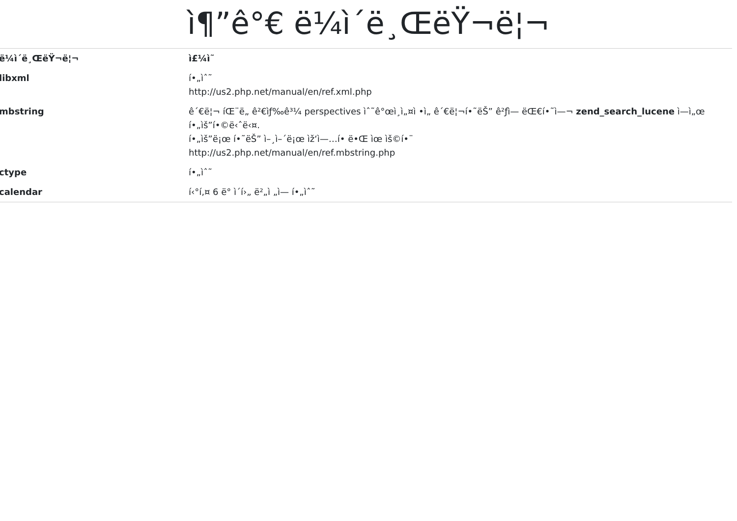ì¶”ê°€ ë¼ì´ë¸ŒëŸ¬ë¦¬
| ë¼ì´ë¸ŒëŸ¬ë¦¬ | ì£¼ì˜ |
| --- | --- |
| libxml | í•„ìˆ˜ http://us2.php.net/manual/en/ref.xml.php |
| mbstring | ê´€ë¦¬ íŒ¨ë„ ê²€ìƒ‰ê³¼ perspectives ìˆ˜ê°œì¸ì„¤ì •ì„ ê´€ë¦¬í•˜ëŠ” ê²ƒì— ëŒ€í•˜ì—¬ zend_search_lucene ì—ì„œ í•„ìš”í•©ë‹ˆë‹¤. í•„ìš”ë¡œ í•˜ëŠ” ì–¸ì–´ë¡œ ìž‘ì—…í• ë•Œ ìœ ìš©í•¨ http://us2.php.net/manual/en/ref.mbstring.php |
| ctype | í•„ìˆ˜ |
| calendar | í‹°í‚¤ 6 ë° ì´í›„ ë²„ì „ì— í•„ìˆ˜ |